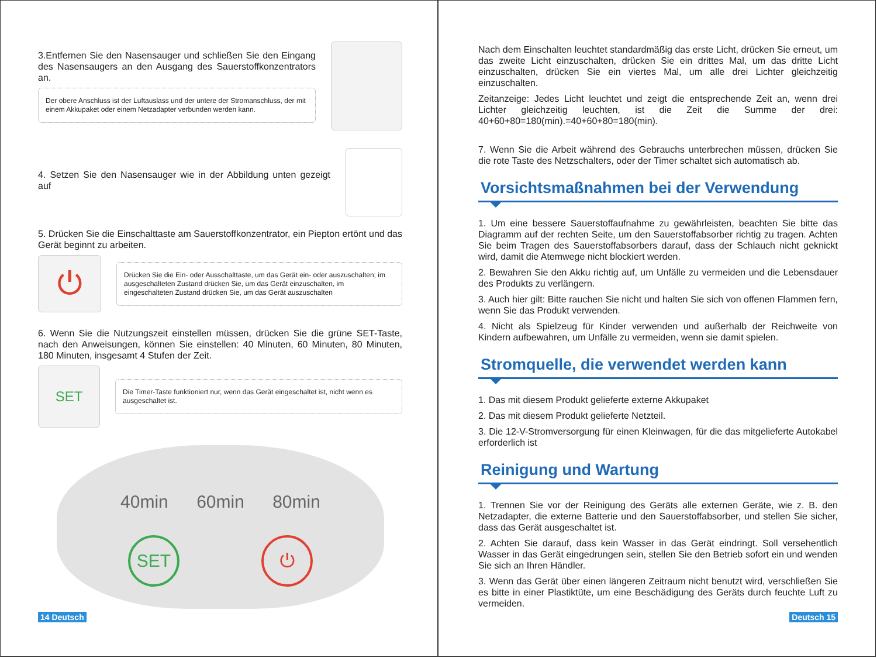3.Entfernen Sie den Nasensauger und schließen Sie den Eingang des Nasensaugers an den Ausgang des Sauerstoffkonzentrators an.
Der obere Anschluss ist der Luftauslass und der untere der Stromanschluss, der mit einem Akkupaket oder einem Netzadapter verbunden werden kann.
4. Setzen Sie den Nasensauger wie in der Abbildung unten gezeigt auf
5. Drücken Sie die Einschalttaste am Sauerstoffkonzentrator, ein Piepton ertönt und das Gerät beginnt zu arbeiten.
⏻
Drücken Sie die Ein- oder Ausschalttaste, um das Gerät ein- oder auszuschalten; im ausgeschalteten Zustand drücken Sie, um das Gerät einzuschalten, im eingeschalteten Zustand drücken Sie, um das Gerät auszuschalten
6. Wenn Sie die Nutzungszeit einstellen müssen, drücken Sie die grüne SET-Taste, nach den Anweisungen, können Sie einstellen: 40 Minuten, 60 Minuten, 80 Minuten, 180 Minuten, insgesamt 4 Stufen der Zeit.
SET
Die Timer-Taste funktioniert nur, wenn das Gerät eingeschaltet ist, nicht wenn es ausgeschaltet ist.
40min 60min 80min
SET ⏻
14 Deutsch
Nach dem Einschalten leuchtet standardmäßig das erste Licht, drücken Sie erneut, um das zweite Licht einzuschalten, drücken Sie ein drittes Mal, um das dritte Licht einzuschalten, drücken Sie ein viertes Mal, um alle drei Lichter gleichzeitig einzuschalten.
Zeitanzeige: Jedes Licht leuchtet und zeigt die entsprechende Zeit an, wenn drei Lichter gleichzeitig leuchten, ist die Zeit die Summe der drei: 40+60+80=180(min).=40+60+80=180(min).
7. Wenn Sie die Arbeit während des Gebrauchs unterbrechen müssen, drücken Sie die rote Taste des Netzschalters, oder der Timer schaltet sich automatisch ab.
Vorsichtsmaßnahmen bei der Verwendung
1. Um eine bessere Sauerstoffaufnahme zu gewährleisten, beachten Sie bitte das Diagramm auf der rechten Seite, um den Sauerstoffabsorber richtig zu tragen. Achten Sie beim Tragen des Sauerstoffabsorbers darauf, dass der Schlauch nicht geknickt wird, damit die Atemwege nicht blockiert werden.
2. Bewahren Sie den Akku richtig auf, um Unfälle zu vermeiden und die Lebensdauer des Produkts zu verlängern.
3. Auch hier gilt: Bitte rauchen Sie nicht und halten Sie sich von offenen Flammen fern, wenn Sie das Produkt verwenden.
4. Nicht als Spielzeug für Kinder verwenden und außerhalb der Reichweite von Kindern aufbewahren, um Unfälle zu vermeiden, wenn sie damit spielen.
Stromquelle, die verwendet werden kann
1. Das mit diesem Produkt gelieferte externe Akkupaket
2. Das mit diesem Produkt gelieferte Netzteil.
3. Die 12-V-Stromversorgung für einen Kleinwagen, für die das mitgelieferte Autokabel erforderlich ist
Reinigung und Wartung
1. Trennen Sie vor der Reinigung des Geräts alle externen Geräte, wie z. B. den Netzadapter, die externe Batterie und den Sauerstoffabsorber, und stellen Sie sicher, dass das Gerät ausgeschaltet ist.
2. Achten Sie darauf, dass kein Wasser in das Gerät eindringt. Soll versehentlich Wasser in das Gerät eingedrungen sein, stellen Sie den Betrieb sofort ein und wenden Sie sich an Ihren Händler.
3. Wenn das Gerät über einen längeren Zeitraum nicht benutzt wird, verschließen Sie es bitte in einer Plastiktüte, um eine Beschädigung des Geräts durch feuchte Luft zu vermeiden.
Deutsch 15